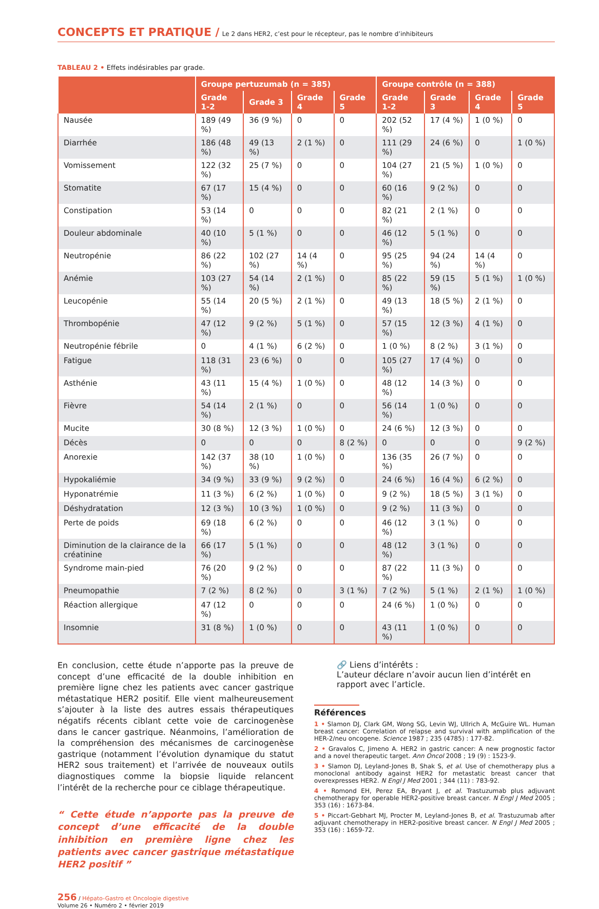CONCEPTS ET PRATIQUE / Le 2 dans HER2, c’est pour le récepteur, pas le nombre d’inhibiteurs
TABLEAU 2 • Effets indésirables par grade.
| | Groupe pertuzumab (n = 385) | | | | Groupe contrôle (n = 388) | | | |
| --- | --- | --- | --- | --- | --- | --- | --- | --- |
| | Grade 1-2 | Grade 3 | Grade 4 | Grade 5 | Grade 1-2 | Grade 3 | Grade 4 | Grade 5 |
| Nausée | 189 (49 %) | 36 (9 %) | 0 | 0 | 202 (52 %) | 17 (4 %) | 1 (0 %) | 0 |
| Diarrhée | 186 (48 %) | 49 (13 %) | 2 (1 %) | 0 | 111 (29 %) | 24 (6 %) | 0 | 1 (0 %) |
| Vomissement | 122 (32 %) | 25 (7 %) | 0 | 0 | 104 (27 %) | 21 (5 %) | 1 (0 %) | 0 |
| Stomatite | 67 (17 %) | 15 (4 %) | 0 | 0 | 60 (16 %) | 9 (2 %) | 0 | 0 |
| Constipation | 53 (14 %) | 0 | 0 | 0 | 82 (21 %) | 2 (1 %) | 0 | 0 |
| Douleur abdominale | 40 (10 %) | 5 (1 %) | 0 | 0 | 46 (12 %) | 5 (1 %) | 0 | 0 |
| Neutropénie | 86 (22 %) | 102 (27 %) | 14 (4 %) | 0 | 95 (25 %) | 94 (24 %) | 14 (4 %) | 0 |
| Anémie | 103 (27 %) | 54 (14 %) | 2 (1 %) | 0 | 85 (22 %) | 59 (15 %) | 5 (1 %) | 1 (0 %) |
| Leucopénie | 55 (14 %) | 20 (5 %) | 2 (1 %) | 0 | 49 (13 %) | 18 (5 %) | 2 (1 %) | 0 |
| Thrombopénie | 47 (12 %) | 9 (2 %) | 5 (1 %) | 0 | 57 (15 %) | 12 (3 %) | 4 (1 %) | 0 |
| Neutropénie fébrile | 0 | 4 (1 %) | 6 (2 %) | 0 | 1 (0 %) | 8 (2 %) | 3 (1 %) | 0 |
| Fatigue | 118 (31 %) | 23 (6 %) | 0 | 0 | 105 (27 %) | 17 (4 %) | 0 | 0 |
| Asthénie | 43 (11 %) | 15 (4 %) | 1 (0 %) | 0 | 48 (12 %) | 14 (3 %) | 0 | 0 |
| Fièvre | 54 (14 %) | 2 (1 %) | 0 | 0 | 56 (14 %) | 1 (0 %) | 0 | 0 |
| Mucite | 30 (8 %) | 12 (3 %) | 1 (0 %) | 0 | 24 (6 %) | 12 (3 %) | 0 | 0 |
| Décès | 0 | 0 | 0 | 8 (2 %) | 0 | 0 | 0 | 9 (2 %) |
| Anorexie | 142 (37 %) | 38 (10 %) | 1 (0 %) | 0 | 136 (35 %) | 26 (7 %) | 0 | 0 |
| Hypokaliémie | 34 (9 %) | 33 (9 %) | 9 (2 %) | 0 | 24 (6 %) | 16 (4 %) | 6 (2 %) | 0 |
| Hyponatrémie | 11 (3 %) | 6 (2 %) | 1 (0 %) | 0 | 9 (2 %) | 18 (5 %) | 3 (1 %) | 0 |
| Déshydratation | 12 (3 %) | 10 (3 %) | 1 (0 %) | 0 | 9 (2 %) | 11 (3 %) | 0 | 0 |
| Perte de poids | 69 (18 %) | 6 (2 %) | 0 | 0 | 46 (12 %) | 3 (1 %) | 0 | 0 |
| Diminution de la clairance de la créatinine | 66 (17 %) | 5 (1 %) | 0 | 0 | 48 (12 %) | 3 (1 %) | 0 | 0 |
| Syndrome main-pied | 76 (20 %) | 9 (2 %) | 0 | 0 | 87 (22 %) | 11 (3 %) | 0 | 0 |
| Pneumopathie | 7 (2 %) | 8 (2 %) | 0 | 3 (1 %) | 7 (2 %) | 5 (1 %) | 2 (1 %) | 1 (0 %) |
| Réaction allergique | 47 (12 %) | 0 | 0 | 0 | 24 (6 %) | 1 (0 %) | 0 | 0 |
| Insomnie | 31 (8 %) | 1 (0 %) | 0 | 0 | 43 (11 %) | 1 (0 %) | 0 | 0 |
En conclusion, cette étude n’apporte pas la preuve de concept d’une efficacité de la double inhibition en première ligne chez les patients avec cancer gastrique métastatique HER2 positif. Elle vient malheureusement s’ajouter à la liste des autres essais thérapeutiques négatifs récents ciblant cette voie de carcinogenèse dans le cancer gastrique. Néanmoins, l’amélioration de la compréhension des mécanismes de carcinogenèse gastrique (notamment l’évolution dynamique du statut HER2 sous traitement) et l’arrivée de nouveaux outils diagnostiques comme la biopsie liquide relancent l’intérêt de la recherche pour ce ciblage thérapeutique.
“ Cette étude n’apporte pas la preuve de concept d’une efficacité de la double inhibition en première ligne chez les patients avec cancer gastrique métastatique HER2 positif ”
🔗 Liens d’intérêts :
L’auteur déclare n’avoir aucun lien d’intérêt en rapport avec l’article.
Références
1 • Slamon DJ, Clark GM, Wong SG, Levin WJ, Ullrich A, McGuire WL. Human breast cancer: Correlation of relapse and survival with amplification of the HER-2/neu oncogene. Science 1987 ; 235 (4785) : 177-82.
2 • Gravalos C, Jimeno A. HER2 in gastric cancer: A new prognostic factor and a novel therapeutic target. Ann Oncol 2008 ; 19 (9) : 1523-9.
3 • Slamon DJ, Leyland-Jones B, Shak S, et al. Use of chemotherapy plus a monoclonal antibody against HER2 for metastatic breast cancer that overexpresses HER2. N Engl J Med 2001 ; 344 (11) : 783-92.
4 • Romond EH, Perez EA, Bryant J, et al. Trastuzumab plus adjuvant chemotherapy for operable HER2-positive breast cancer. N Engl J Med 2005 ; 353 (16) : 1673-84.
5 • Piccart-Gebhart MJ, Procter M, Leyland-Jones B, et al. Trastuzumab after adjuvant chemotherapy in HER2-positive breast cancer. N Engl J Med 2005 ; 353 (16) : 1659-72.
256 / Hépato-Gastro et Oncologie digestive
Volume 26 • Numéro 2 • février 2019